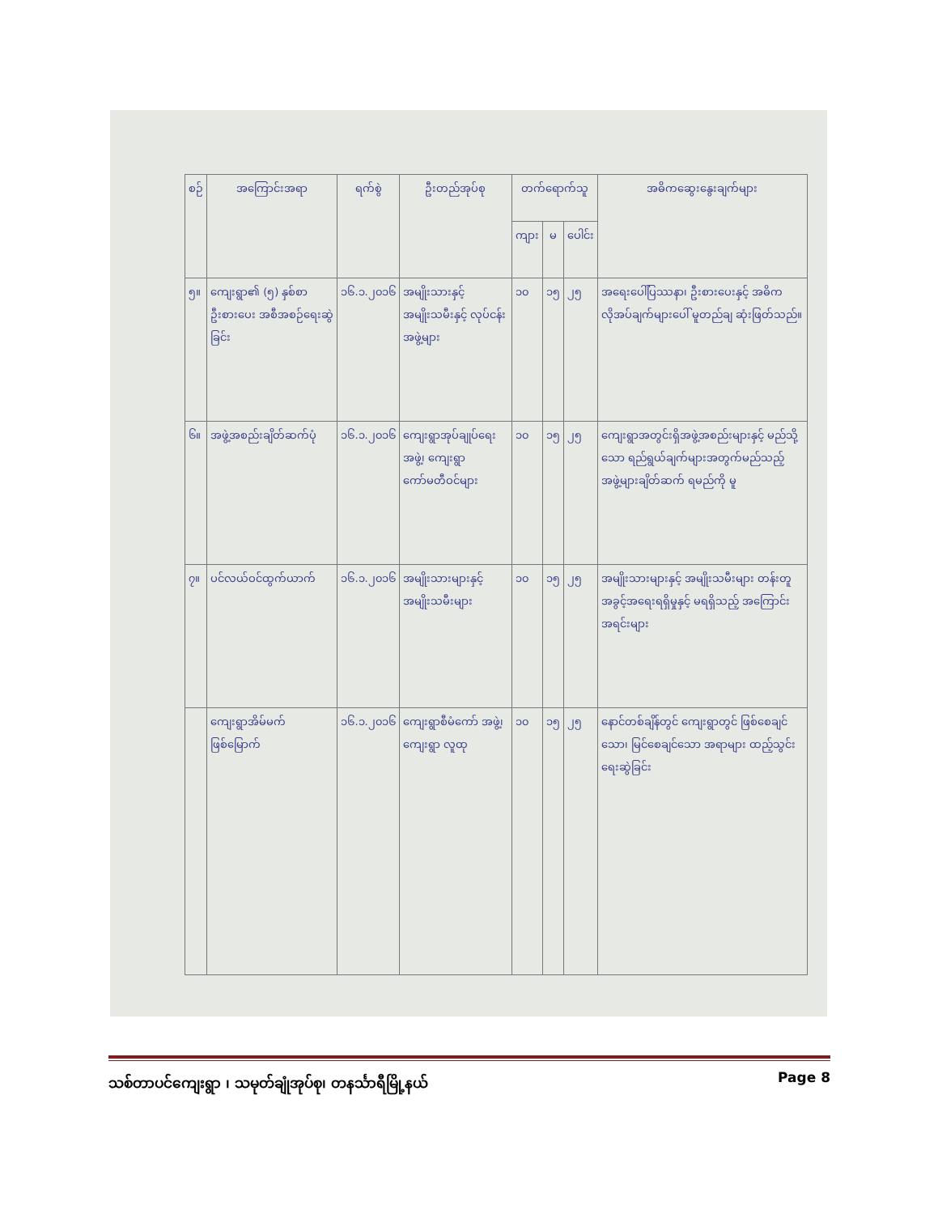| စဉ် | အကြောင်းအရာ | ရက်စွဲ | ဦးတည်အုပ်စု | တက်ရောက်သူ | | | အဓိကဆွေးနွေးချက်များ |
| --- | --- | --- | --- | --- | --- | --- | --- |
| | | | | ကျား | မ | ပေါင်း | |
| ၅။ | ကျေးရွာ၏ (၅) နှစ်စာ ဦးစားပေး အစီအစဉ်ရေးဆွဲခြင်း | ၁၆.၁.၂၀၁၆ | အမျိုးသားနှင့် အမျိုးသမီးနှင့် လုပ်ငန်းအဖွဲ့များ | ၁၀ | ၁၅ | ၂၅ | အရေးပေါ်ပြဿနာ၊ ဦးစားပေးနှင့် အဓိကလိုအပ်ချက်များပေါ် မူတည်ချ ဆုံးဖြတ်သည်။ |
| ၆။ | အဖွဲ့အစည်းချိတ်ဆက်ပုံ | ၁၆.၁.၂၀၁၆ | ကျေးရွာအုပ်ချုပ်ရေးအဖွဲ့၊ ကျေးရွာကော်မတီဝင်များ | ၁၀ | ၁၅ | ၂၅ | ကျေးရွာအတွင်းရှိအဖွဲ့အစည်းများနှင့် မည်သို့သော ရည်ရွယ်ချက်များအတွက်မည်သည့် အဖွဲ့များချိတ်ဆက် ရမည်ကို မူ |
| ၇။ | ပင်လယ်ဝင်ထွက်ယာက် | ၁၆.၁.၂၀၁၆ | အမျိုးသားများနှင့် အမျိုးသမီးများ | ၁၀ | ၁၅ | ၂၅ | အမျိုးသားများနှင့် အမျိုးသမီးများ တန်းတူအခွင့်အရေးရရှိမှုနှင့် မရရှိသည့် အကြောင်းအရင်းများ |
| | ကျေးရွာအိမ်မက် ဖြစ်မြောက် | ၁၆.၁.၂၀၁၆ | ကျေးရွာစီမံကော် အဖွဲ့၊ ကျေးရွာ လူထု | ၁၀ | ၁၅ | ၂၅ | နောင်တစ်ချိန်တွင် ကျေးရွာတွင် ဖြစ်စေချင်သော၊ မြင်စေချင်သော အရာများ ထည့်သွင်းရေးဆွဲခြင်း |
သစ်တာပင်ကျေးရွာ ၊ သမုတ်ချုံအုပ်စု၊ တနင်္သာရီမြို့နယ် Page 8